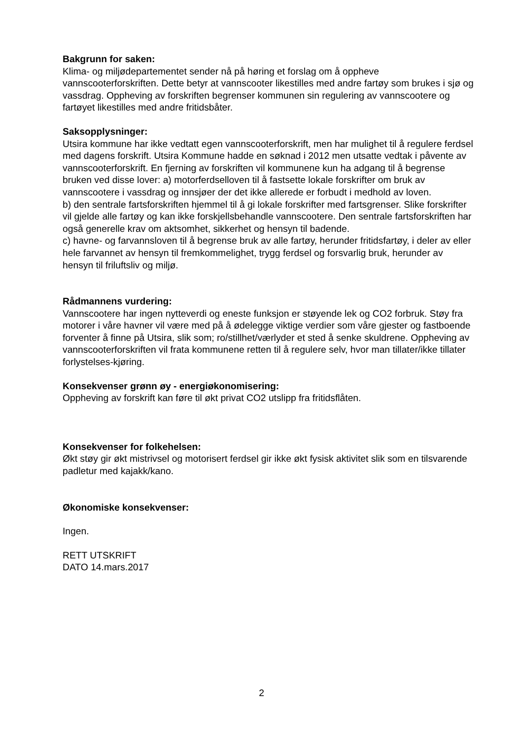Bakgrunn for saken:
Klima- og miljødepartementet sender nå på høring et forslag om å oppheve vannscooterforskriften. Dette betyr at vannscooter likestilles med andre fartøy som brukes i sjø og vassdrag. Oppheving av forskriften begrenser kommunen sin regulering av vannscootere og fartøyet likestilles med andre fritidsbåter.
Saksopplysninger:
Utsira kommune har ikke vedtatt egen vannscooterforskrift, men har mulighet til å regulere ferdsel med dagens forskrift. Utsira Kommune hadde en søknad i 2012 men utsatte vedtak i påvente av vannscooterforskrift. En fjerning av forskriften vil kommunene kun ha adgang til å begrense bruken ved disse lover: a) motorferdselloven til å fastsette lokale forskrifter om bruk av vannscootere i vassdrag og innsjøer der det ikke allerede er forbudt i medhold av loven.
b) den sentrale fartsforskriften hjemmel til å gi lokale forskrifter med fartsgrenser. Slike forskrifter vil gjelde alle fartøy og kan ikke forskjellsbehandle vannscootere. Den sentrale fartsforskriften har også generelle krav om aktsomhet, sikkerhet og hensyn til badende.
c) havne- og farvannsloven til å begrense bruk av alle fartøy, herunder fritidsfartøy, i deler av eller hele farvannet av hensyn til fremkommelighet, trygg ferdsel og forsvarlig bruk, herunder av hensyn til friluftsliv og miljø.
Rådmannens vurdering:
Vannscootere har ingen nytteverdi og eneste funksjon er støyende lek og CO2 forbruk. Støy fra motorer i våre havner vil være med på å ødelegge viktige verdier som våre gjester og fastboende forventer å finne på Utsira, slik som; ro/stillhet/værlyder et sted å senke skuldrene. Oppheving av vannscooterforskriften vil frata kommunene retten til å regulere selv, hvor man tillater/ikke tillater forlystelses-kjøring.
Konsekvenser grønn øy - energiøkonomisering:
Oppheving av forskrift kan føre til økt privat CO2 utslipp fra fritidsflåten.
Konsekvenser for folkehelsen:
Økt støy gir økt mistrivsel og motorisert ferdsel gir ikke økt fysisk aktivitet slik som en tilsvarende padletur med kajakk/kano.
Økonomiske konsekvenser:
Ingen.
RETT UTSKRIFT
DATO 14.mars.2017
2